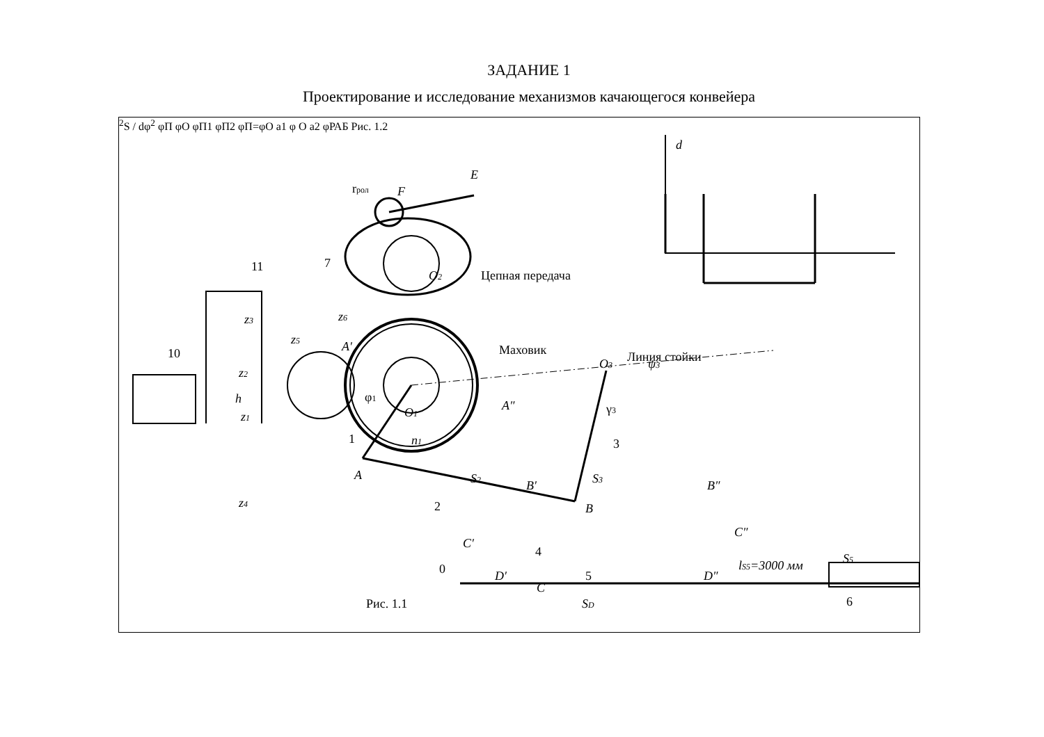ЗАДАНИЕ 1
Проектирование и исследование механизмов качающегося конвейера
E
F
rрол
7
11
Цепная передача
10
z3
z2
z1
z4
h
z5
z6
A′
O2
Маховик
O3
Линия стойки
φ1
O1
A″
ψ3
γ3
1
n1
3
A
S2
S3
B′
B″
2
B
C′
C″
4
C
lS5=3000 мм
S5
0
D′
5
D″
SD
6
Рис. 1.1
d2S / dφ2
φП
φО
φП1
φП2
φП=φО
a1
φ
O
a2
φРАБ
Рис. 1.2